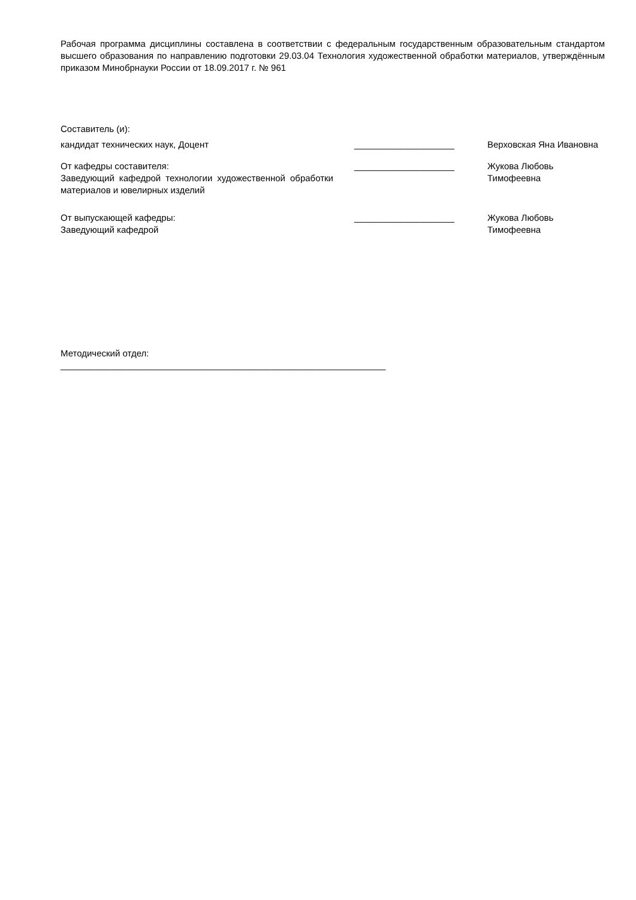Рабочая программа дисциплины составлена в соответствии с федеральным государственным образовательным стандартом высшего образования по направлению подготовки 29.03.04 Технология художественной обработки материалов, утверждённым приказом Минобрнауки России от 18.09.2017 г. № 961
Составитель (и):
кандидат технических наук, Доцент ____________________ Верховская Яна Ивановна
От кафедры составителя:
Заведующий кафедрой технологии художественной обработки материалов и ювелирных изделий
____________________ Жукова Любовь
Тимофеевна
От выпускающей кафедры:
Заведующий кафедрой
____________________ Жукова Любовь
Тимофеевна
Методический отдел:
_________________________________________________________________